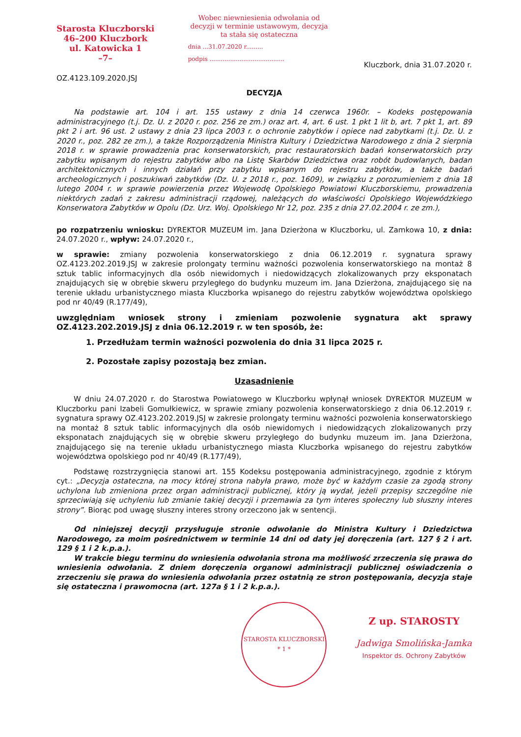Starosta Kluczborski
46–200 Kluczbork
ul. Katowicka 1
–7–
OZ.4123.109.2020.JSJ
Wobec niewniesienia odwołania od decyzji w terminie ustawowym, decyzja ta stała się ostateczna
dnia ...31.07.2020 r.........
podpis ........................................
Kluczbork, dnia 31.07.2020 r.
DECYZJA
Na podstawie art. 104 i art. 155 ustawy z dnia 14 czerwca 1960r. – Kodeks postępowania administracyjnego (t.j. Dz. U. z 2020 r. poz. 256 ze zm.) oraz art. 4, art. 6 ust. 1 pkt 1 lit b, art. 7 pkt 1, art. 89 pkt 2 i art. 96 ust. 2 ustawy z dnia 23 lipca 2003 r. o ochronie zabytków i opiece nad zabytkami (t.j. Dz. U. z 2020 r., poz. 282 ze zm.), a także Rozporządzenia Ministra Kultury i Dziedzictwa Narodowego z dnia 2 sierpnia 2018 r. w sprawie prowadzenia prac konserwatorskich, prac restauratorskich badań konserwatorskich przy zabytku wpisanym do rejestru zabytków albo na Listę Skarbów Dziedzictwa oraz robót budowlanych, badan architektonicznych i innych działań przy zabytku wpisanym do rejestru zabytków, a także badań archeologicznych i poszukiwań zabytków (Dz. U. z 2018 r., poz. 1609), w związku z porozumieniem z dnia 18 lutego 2004 r. w sprawie powierzenia przez Wojewodę Opolskiego Powiatowi Kluczborskiemu, prowadzenia niektórych zadań z zakresu administracji rządowej, należących do właściwości Opolskiego Wojewódzkiego Konserwatora Zabytków w Opolu (Dz. Urz. Woj. Opolskiego Nr 12, poz. 235 z dnia 27.02.2004 r. ze zm.),
po rozpatrzeniu wniosku: DYREKTOR MUZEUM im. Jana Dzierżona w Kluczborku, ul. Zamkowa 10, z dnia: 24.07.2020 r., wpływ: 24.07.2020 r.,
w sprawie: zmiany pozwolenia konserwatorskiego z dnia 06.12.2019 r. sygnatura sprawy OZ.4123.202.2019.JSJ w zakresie prolongaty terminu ważności pozwolenia konserwatorskiego na montaż 8 sztuk tablic informacyjnych dla osób niewidomych i niedowidzących zlokalizowanych przy eksponatach znajdujących się w obrębie skweru przyległego do budynku muzeum im. Jana Dzierżona, znajdującego się na terenie układu urbanistycznego miasta Kluczborka wpisanego do rejestru zabytków województwa opolskiego pod nr 40/49 (R.177/49),
uwzględniam wniosek strony i zmieniam pozwolenie sygnatura akt sprawy OZ.4123.202.2019.JSJ z dnia 06.12.2019 r. w ten sposób, że:
1. Przedłużam termin ważności pozwolenia do dnia 31 lipca 2025 r.
2. Pozostałe zapisy pozostają bez zmian.
Uzasadnienie
W dniu 24.07.2020 r. do Starostwa Powiatowego w Kluczborku wpłynął wniosek DYREKTOR MUZEUM w Kluczborku pani Izabeli Gomułkiewicz, w sprawie zmiany pozwolenia konserwatorskiego z dnia 06.12.2019 r. sygnatura sprawy OZ.4123.202.2019.JSJ w zakresie prolongaty terminu ważności pozwolenia konserwatorskiego na montaż 8 sztuk tablic informacyjnych dla osób niewidomych i niedowidzących zlokalizowanych przy eksponatach znajdujących się w obrębie skweru przyległego do budynku muzeum im. Jana Dzierżona, znajdującego się na terenie układu urbanistycznego miasta Kluczborka wpisanego do rejestru zabytków województwa opolskiego pod nr 40/49 (R.177/49),
Podstawę rozstrzygnięcia stanowi art. 155 Kodeksu postępowania administracyjnego, zgodnie z którym cyt.: „Decyzja ostateczna, na mocy której strona nabyła prawo, może być w każdym czasie za zgodą strony uchylona lub zmieniona przez organ administracji publicznej, który ją wydał, jeżeli przepisy szczególne nie sprzeciwiają się uchyleniu lub zmianie takiej decyzji i przemawia za tym interes społeczny lub słuszny interes strony”. Biorąc pod uwagę słuszny interes strony orzeczono jak w sentencji.
Od niniejszej decyzji przysługuje stronie odwołanie do Ministra Kultury i Dziedzictwa Narodowego, za moim pośrednictwem w terminie 14 dni od daty jej doręczenia (art. 127 § 2 i art. 129 § 1 i 2 k.p.a.).
W trakcie biegu terminu do wniesienia odwołania strona ma możliwość zrzeczenia się prawa do wniesienia odwołania. Z dniem doręczenia organowi administracji publicznej oświadczenia o zrzeczeniu się prawa do wniesienia odwołania przez ostatnią ze stron postępowania, decyzja staje się ostateczna i prawomocna (art. 127a § 1 i 2 k.p.a.).
STAROSTA KLUCZBORSKI
* 1 *
Z up. STAROSTY
Jadwiga Smolińska-Jamka
Inspektor ds. Ochrony Zabytków